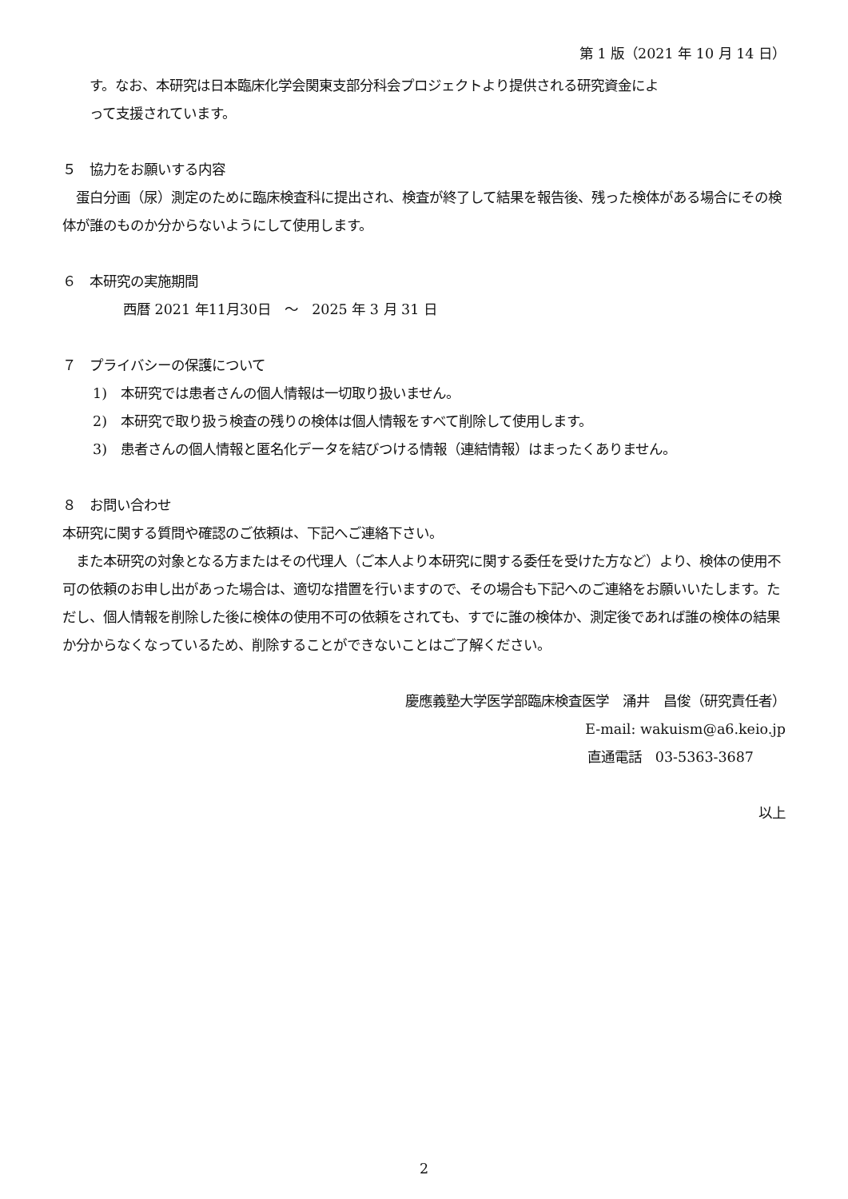第 1 版（2021 年 10 月 14 日）
す。なお、本研究は日本臨床化学会関東支部分科会プロジェクトより提供される研究資金によ
って支援されています。
５　協力をお願いする内容
　蛋白分画（尿）測定のために臨床検査科に提出され、検査が終了して結果を報告後、残った検体がある場合にその検体が誰のものか分からないようにして使用します。
６　本研究の実施期間
西暦 2021 年11月30日　～　2025 年 3 月 31 日
７　プライバシーの保護について
1)　本研究では患者さんの個人情報は一切取り扱いません。
2)　本研究で取り扱う検査の残りの検体は個人情報をすべて削除して使用します。
3)　患者さんの個人情報と匿名化データを結びつける情報（連結情報）はまったくありません。
８　お問い合わせ
本研究に関する質問や確認のご依頼は、下記へご連絡下さい。
　また本研究の対象となる方またはその代理人（ご本人より本研究に関する委任を受けた方など）より、検体の使用不可の依頼のお申し出があった場合は、適切な措置を行いますので、その場合も下記へのご連絡をお願いいたします。ただし、個人情報を削除した後に検体の使用不可の依頼をされても、すでに誰の検体か、測定後であれば誰の検体の結果か分からなくなっているため、削除することができないことはご了解ください。
慶應義塾大学医学部臨床検査医学　涌井　昌俊（研究責任者）
E-mail: wakuism@a6.keio.jp
直通電話　03-5363-3687
以上
2